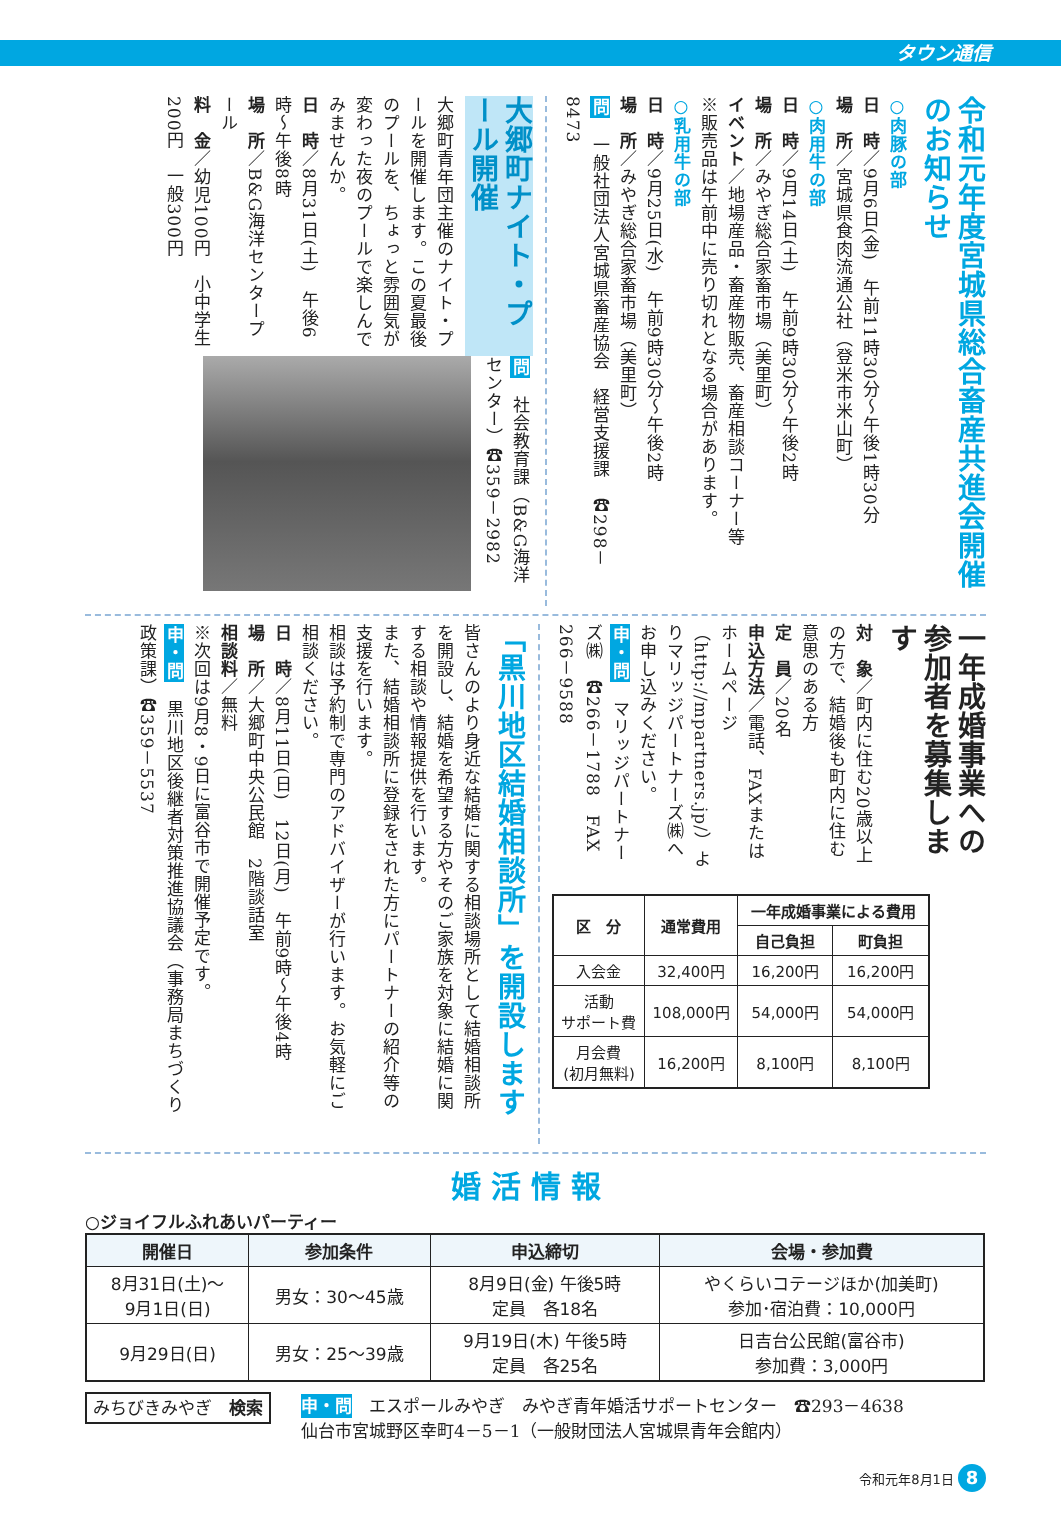タウン通信
令和元年度宮城県総合畜産共進会開催のお知らせ
○肉豚の部
日　時／9月6日(金)　午前11時30分～午後1時30分
場　所／宮城県食肉流通公社（登米市米山町）
○肉用牛の部
日　時／9月14日(土)　午前9時30分～午後2時
場　所／みやぎ総合家畜市場（美里町）
イベント／地場産品・畜産物販売、畜産相談コーナー等
※販売品は午前中に売り切れとなる場合があります。
○乳用牛の部
日　時／9月25日(水)　午前9時30分～午後2時
場　所／みやぎ総合家畜市場（美里町）
問　一般社団法人宮城県畜産協会　経営支援課　☎298－8473
大郷町ナイト・プール開催
大郷町青年団主催のナイト・プールを開催します。この夏最後のプールを、ちょっと雰囲気が変わった夜のプールで楽しんでみませんか。
日　時／8月31日(土)　午後6時～午後8時
場　所／B&G海洋センタープール
料　金／幼児100円　小中学生200円　一般300円
問　社会教育課（B&G海洋センター）☎359－2982
一年成婚事業への参加者を募集します
対　象／町内に住む20歳以上の方で、結婚後も町内に住む意思のある方
定　員／20名
申込方法／電話、FAXまたはホームページ（http://mpartners.jp/）よりマリッジパートナーズ㈱へお申し込みください。
申・問　マリッジパートナーズ㈱　☎266－1788　FAX 266－9588
| 区 分 | 通常費用 | 一年成婚事業による費用 | |
| --- | --- | --- | --- |
| | | 自己負担 | 町負担 |
| 入会金 | 32,400円 | 16,200円 | 16,200円 |
| 活動 サポート費 | 108,000円 | 54,000円 | 54,000円 |
| 月会費 (初月無料) | 16,200円 | 8,100円 | 8,100円 |
「黒川地区結婚相談所」を開設します
皆さんのより身近な結婚に関する相談場所として結婚相談所を開設し、結婚を希望する方やそのご家族を対象に結婚に関する相談や情報提供を行います。
また、結婚相談所に登録をされた方にパートナーの紹介等の支援を行います。
相談は予約制で専門のアドバイザーが行います。お気軽にご相談ください。
日　時／8月11日(日)　12日(月)　午前9時～午後4時
場　所／大郷町中央公民館　2階談話室
相談料／無料
※次回は9月8・9日に富谷市で開催予定です。
申・問　黒川地区後継者対策推進協議会（事務局まちづくり政策課）☎359－5537
婚活情報
○ジョイフルふれあいパーティー
| 開催日 | 参加条件 | 申込締切 | 会場・参加費 |
| --- | --- | --- | --- |
| 8月31日(土)～ 9月1日(日) | 男女：30～45歳 | 8月9日(金) 午後5時 定員 各18名 | やくらいコテージほか(加美町) 参加･宿泊費：10,000円 |
| 9月29日(日) | 男女：25～39歳 | 9月19日(木) 午後5時 定員 各25名 | 日吉台公民館(富谷市) 参加費：3,000円 |
みちびきみやぎ　検索
申・問　エスポールみやぎ　みやぎ青年婚活サポートセンター　☎293－4638
仙台市宮城野区幸町4－5－1（一般財団法人宮城県青年会館内）
令和元年8月1日 8